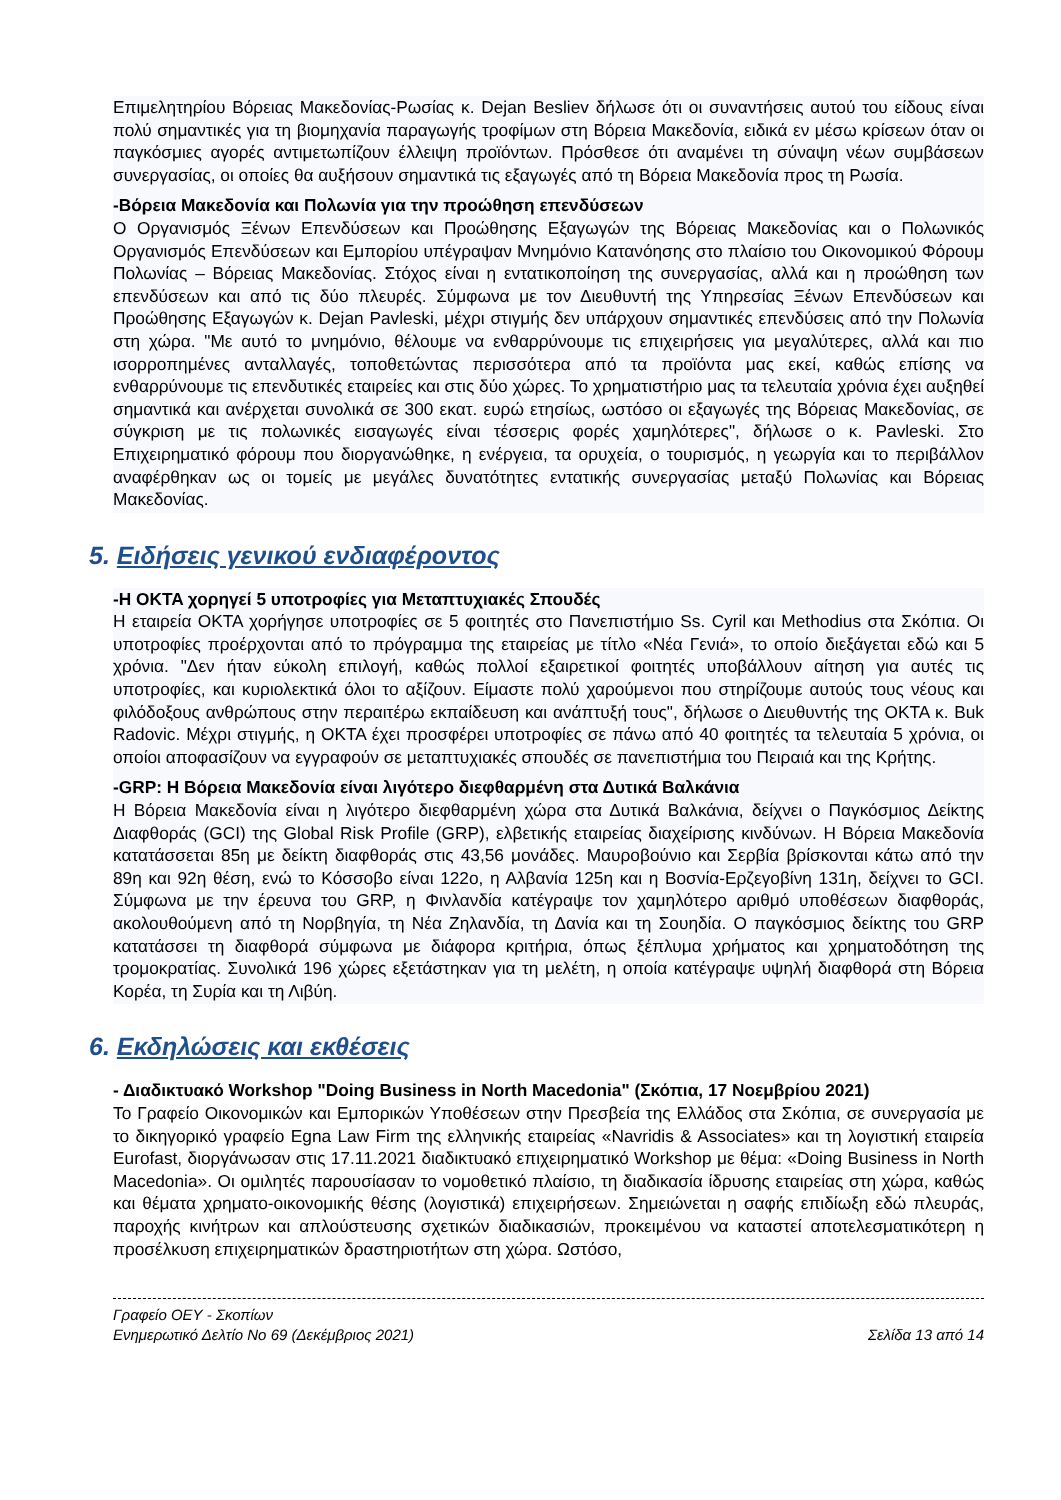Επιμελητηρίου Βόρειας Μακεδονίας-Ρωσίας κ. Dejan Besliev δήλωσε ότι οι συναντήσεις αυτού του είδους είναι πολύ σημαντικές για τη βιομηχανία παραγωγής τροφίμων στη Βόρεια Μακεδονία, ειδικά εν μέσω κρίσεων όταν οι παγκόσμιες αγορές αντιμετωπίζουν έλλειψη προϊόντων. Πρόσθεσε ότι αναμένει τη σύναψη νέων συμβάσεων συνεργασίας, οι οποίες θα αυξήσουν σημαντικά τις εξαγωγές από τη Βόρεια Μακεδονία προς τη Ρωσία.
-Βόρεια Μακεδονία και Πολωνία για την προώθηση επενδύσεων
Ο Οργανισμός Ξένων Επενδύσεων και Προώθησης Εξαγωγών της Βόρειας Μακεδονίας και ο Πολωνικός Οργανισμός Επενδύσεων και Εμπορίου υπέγραψαν Μνημόνιο Κατανόησης στο πλαίσιο του Οικονομικού Φόρουμ Πολωνίας – Βόρειας Μακεδονίας. Στόχος είναι η εντατικοποίηση της συνεργασίας, αλλά και η προώθηση των επενδύσεων και από τις δύο πλευρές. Σύμφωνα με τον Διευθυντή της Υπηρεσίας Ξένων Επενδύσεων και Προώθησης Εξαγωγών κ. Dejan Pavleski, μέχρι στιγμής δεν υπάρχουν σημαντικές επενδύσεις από την Πολωνία στη χώρα. "Με αυτό το μνημόνιο, θέλουμε να ενθαρρύνουμε τις επιχειρήσεις για μεγαλύτερες, αλλά και πιο ισορροπημένες ανταλλαγές, τοποθετώντας περισσότερα από τα προϊόντα μας εκεί, καθώς επίσης να ενθαρρύνουμε τις επενδυτικές εταιρείες και στις δύο χώρες. Το χρηματιστήριο μας τα τελευταία χρόνια έχει αυξηθεί σημαντικά και ανέρχεται συνολικά σε 300 εκατ. ευρώ ετησίως, ωστόσο οι εξαγωγές της Βόρειας Μακεδονίας, σε σύγκριση με τις πολωνικές εισαγωγές είναι τέσσερις φορές χαμηλότερες", δήλωσε ο κ. Pavleski. Στο Επιχειρηματικό φόρουμ που διοργανώθηκε, η ενέργεια, τα ορυχεία, ο τουρισμός, η γεωργία και το περιβάλλον αναφέρθηκαν ως οι τομείς με μεγάλες δυνατότητες εντατικής συνεργασίας μεταξύ Πολωνίας και Βόρειας Μακεδονίας.
5. Ειδήσεις γενικού ενδιαφέροντος
-Η OKTA χορηγεί 5 υποτροφίες για Μεταπτυχιακές Σπουδές
Η εταιρεία OKTA χορήγησε υποτροφίες σε 5 φοιτητές στο Πανεπιστήμιο Ss. Cyril και Methodius στα Σκόπια. Οι υποτροφίες προέρχονται από το πρόγραμμα της εταιρείας με τίτλο «Νέα Γενιά», το οποίο διεξάγεται εδώ και 5 χρόνια. "Δεν ήταν εύκολη επιλογή, καθώς πολλοί εξαιρετικοί φοιτητές υποβάλλουν αίτηση για αυτές τις υποτροφίες, και κυριολεκτικά όλοι το αξίζουν. Είμαστε πολύ χαρούμενοι που στηρίζουμε αυτούς τους νέους και φιλόδοξους ανθρώπους στην περαιτέρω εκπαίδευση και ανάπτυξή τους", δήλωσε ο Διευθυντής της OKTA κ. Buk Radovic. Μέχρι στιγμής, η OKTA έχει προσφέρει υποτροφίες σε πάνω από 40 φοιτητές τα τελευταία 5 χρόνια, οι οποίοι αποφασίζουν να εγγραφούν σε μεταπτυχιακές σπουδές σε πανεπιστήμια του Πειραιά και της Κρήτης.
-GRP: Η Βόρεια Μακεδονία είναι λιγότερο διεφθαρμένη στα Δυτικά Βαλκάνια
Η Βόρεια Μακεδονία είναι η λιγότερο διεφθαρμένη χώρα στα Δυτικά Βαλκάνια, δείχνει ο Παγκόσμιος Δείκτης Διαφθοράς (GCI) της Global Risk Profile (GRP), ελβετικής εταιρείας διαχείρισης κινδύνων. Η Βόρεια Μακεδονία κατατάσσεται 85η με δείκτη διαφθοράς στις 43,56 μονάδες. Μαυροβούνιο και Σερβία βρίσκονται κάτω από την 89η και 92η θέση, ενώ το Κόσσοβο είναι 122ο, η Αλβανία 125η και η Βοσνία-Ερζεγοβίνη 131η, δείχνει το GCI. Σύμφωνα με την έρευνα του GRP, η Φινλανδία κατέγραψε τον χαμηλότερο αριθμό υποθέσεων διαφθοράς, ακολουθούμενη από τη Νορβηγία, τη Νέα Ζηλανδία, τη Δανία και τη Σουηδία. Ο παγκόσμιος δείκτης του GRP κατατάσσει τη διαφθορά σύμφωνα με διάφορα κριτήρια, όπως ξέπλυμα χρήματος και χρηματοδότηση της τρομοκρατίας. Συνολικά 196 χώρες εξετάστηκαν για τη μελέτη, η οποία κατέγραψε υψηλή διαφθορά στη Βόρεια Κορέα, τη Συρία και τη Λιβύη.
6. Εκδηλώσεις και εκθέσεις
- Διαδικτυακό Workshop "Doing Business in North Macedonia" (Σκόπια, 17 Νοεμβρίου 2021)
Το Γραφείο Οικονομικών και Εμπορικών Υποθέσεων στην Πρεσβεία της Ελλάδος στα Σκόπια, σε συνεργασία με το δικηγορικό γραφείο Egna Law Firm της ελληνικής εταιρείας «Navridis & Associates» και τη λογιστική εταιρεία Eurofast, διοργάνωσαν στις 17.11.2021 διαδικτυακό επιχειρηματικό Workshop με θέμα: «Doing Business in North Macedonia». Οι ομιλητές παρουσίασαν το νομοθετικό πλαίσιο, τη διαδικασία ίδρυσης εταιρείας στη χώρα, καθώς και θέματα χρηματο-οικονομικής θέσης (λογιστικά) επιχειρήσεων. Σημειώνεται η σαφής επιδίωξη εδώ πλευράς, παροχής κινήτρων και απλούστευσης σχετικών διαδικασιών, προκειμένου να καταστεί αποτελεσματικότερη η προσέλκυση επιχειρηματικών δραστηριοτήτων στη χώρα. Ωστόσο,
Γραφείο ΟΕΥ - Σκοπίων
Ενημερωτικό Δελτίο Νο 69 (Δεκέμβριος 2021) Σελίδα 13 από 14